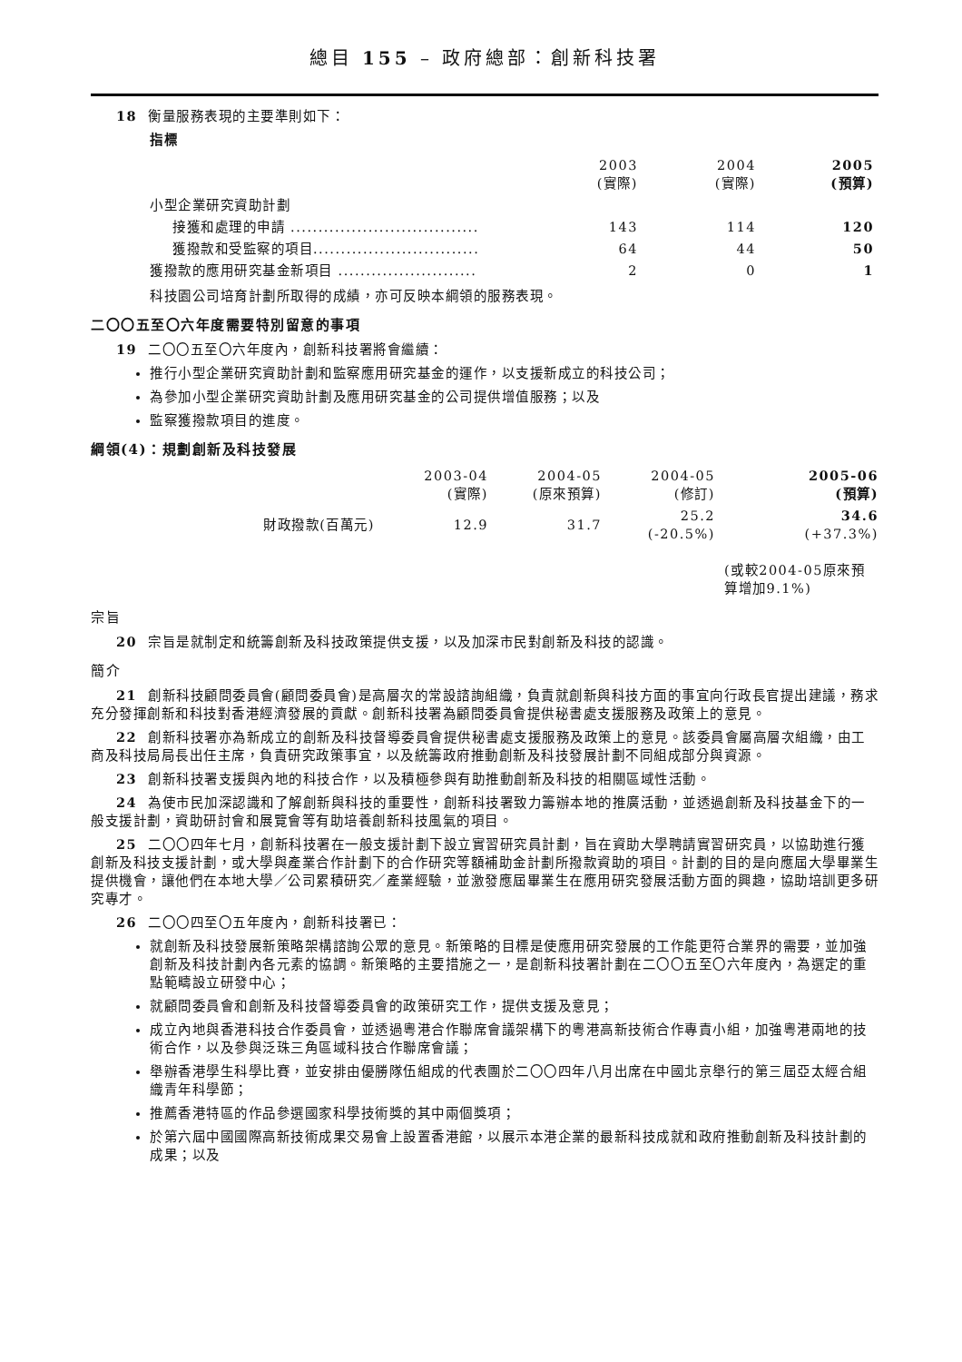總目 155 – 政府總部：創新科技署
18 衡量服務表現的主要準則如下：
指標
| | 2003 (實際) | 2004 (實際) | 2005 (預算) |
| --- | --- | --- | --- |
| 小型企業研究資助計劃 | | | |
| 接獲和處理的申請 .................................. | 143 | 114 | 120 |
| 獲撥款和受監察的項目.............................. | 64 | 44 | 50 |
| 獲撥款的應用研究基金新項目 ......................... | 2 | 0 | 1 |
科技園公司培育計劃所取得的成績，亦可反映本綱領的服務表現。
二〇〇五至〇六年度需要特別留意的事項
19 二〇〇五至〇六年度內，創新科技署將會繼續：
推行小型企業研究資助計劃和監察應用研究基金的運作，以支援新成立的科技公司；
為參加小型企業研究資助計劃及應用研究基金的公司提供增值服務；以及
監察獲撥款項目的進度。
綱領(4)：規劃創新及科技發展
| | 2003-04 (實際) | 2004-05 (原來預算) | 2004-05 (修訂) | 2005-06 (預算) |
| --- | --- | --- | --- | --- |
| 財政撥款(百萬元) | 12.9 | 31.7 | 25.2 (-20.5%) | 34.6 (+37.3%) |
(或較2004-05原來預算增加9.1%)
宗旨
20 宗旨是就制定和統籌創新及科技政策提供支援，以及加深市民對創新及科技的認識。
簡介
21 創新科技顧問委員會(顧問委員會)是高層次的常設諮詢組織，負責就創新與科技方面的事宜向行政長官提出建議，務求充分發揮創新和科技對香港經濟發展的貢獻。創新科技署為顧問委員會提供秘書處支援服務及政策上的意見。
22 創新科技署亦為新成立的創新及科技督導委員會提供秘書處支援服務及政策上的意見。該委員會屬高層次組織，由工商及科技局局長出任主席，負責研究政策事宜，以及統籌政府推動創新及科技發展計劃不同組成部分與資源。
23 創新科技署支援與內地的科技合作，以及積極參與有助推動創新及科技的相關區域性活動。
24 為使市民加深認識和了解創新與科技的重要性，創新科技署致力籌辦本地的推廣活動，並透過創新及科技基金下的一般支援計劃，資助研討會和展覽會等有助培養創新科技風氣的項目。
25 二〇〇四年七月，創新科技署在一般支援計劃下設立實習研究員計劃，旨在資助大學聘請實習研究員，以協助進行獲創新及科技支援計劃，或大學與產業合作計劃下的合作研究等額補助金計劃所撥款資助的項目。計劃的目的是向應屆大學畢業生提供機會，讓他們在本地大學／公司累積研究／產業經驗，並激發應屆畢業生在應用研究發展活動方面的興趣，協助培訓更多研究專才。
26 二〇〇四至〇五年度內，創新科技署已：
就創新及科技發展新策略架構諮詢公眾的意見。新策略的目標是使應用研究發展的工作能更符合業界的需要，並加強創新及科技計劃內各元素的協調。新策略的主要措施之一，是創新科技署計劃在二〇〇五至〇六年度內，為選定的重點範疇設立研發中心；
就顧問委員會和創新及科技督導委員會的政策研究工作，提供支援及意見；
成立內地與香港科技合作委員會，並透過粵港合作聯席會議架構下的粵港高新技術合作專責小組，加強粵港兩地的技術合作，以及參與泛珠三角區域科技合作聯席會議；
舉辦香港學生科學比賽，並安排由優勝隊伍組成的代表團於二〇〇四年八月出席在中國北京舉行的第三屆亞太經合組織青年科學節；
推薦香港特區的作品參選國家科學技術獎的其中兩個獎項；
於第六屆中國國際高新技術成果交易會上設置香港館，以展示本港企業的最新科技成就和政府推動創新及科技計劃的成果；以及